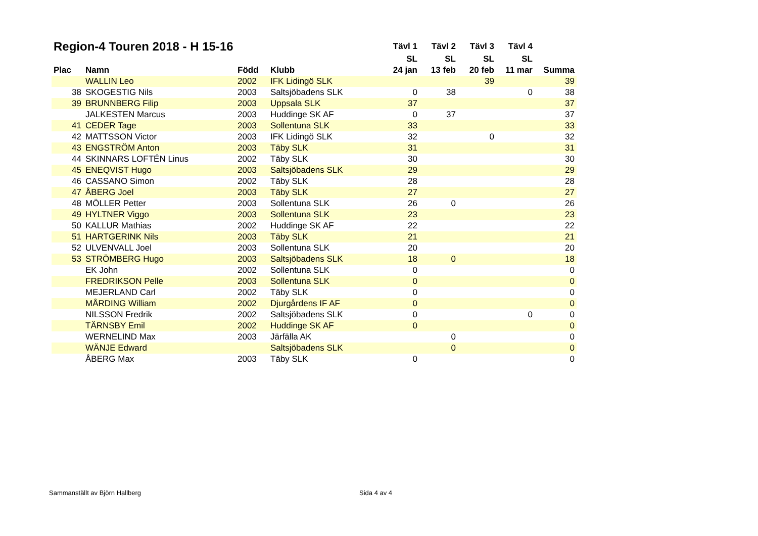| Region-4 Touren 2018 - H 15-16 | | | | Tävl 1 | Tävl 2 | Tävl 3 | Tävl 4 | |
| --- | --- | --- | --- | --- | --- | --- | --- | --- |
| | | | | SL | SL | SL | SL | |
| Plac | Namn | Född | Klubb | 24 jan | 13 feb | 20 feb | 11 mar | Summa |
| | WALLIN Leo | 2002 | IFK Lidingö SLK | | | 39 | | 39 |
| 38 | SKOGESTIG Nils | 2003 | Saltsjöbadens SLK | 0 | 38 | | 0 | 38 |
| 39 | BRUNNBERG Filip | 2003 | Uppsala SLK | 37 | | | | 37 |
| | JALKESTEN Marcus | 2003 | Huddinge SK AF | 0 | 37 | | | 37 |
| 41 | CEDER Tage | 2003 | Sollentuna SLK | 33 | | | | 33 |
| 42 | MATTSSON Victor | 2003 | IFK Lidingö SLK | 32 | | 0 | | 32 |
| 43 | ENGSTRÖM Anton | 2003 | Täby SLK | 31 | | | | 31 |
| 44 | SKINNARS LOFTÉN Linus | 2002 | Täby SLK | 30 | | | | 30 |
| 45 | ENEQVIST Hugo | 2003 | Saltsjöbadens SLK | 29 | | | | 29 |
| 46 | CASSANO Simon | 2002 | Täby SLK | 28 | | | | 28 |
| 47 | ÅBERG Joel | 2003 | Täby SLK | 27 | | | | 27 |
| 48 | MÖLLER Petter | 2003 | Sollentuna SLK | 26 | 0 | | | 26 |
| 49 | HYLTNER Viggo | 2003 | Sollentuna SLK | 23 | | | | 23 |
| 50 | KALLUR Mathias | 2002 | Huddinge SK AF | 22 | | | | 22 |
| 51 | HARTGERINK Nils | 2003 | Täby SLK | 21 | | | | 21 |
| 52 | ULVENVALL Joel | 2003 | Sollentuna SLK | 20 | | | | 20 |
| 53 | STRÖMBERG Hugo | 2003 | Saltsjöbadens SLK | 18 | 0 | | | 18 |
| | EK John | 2002 | Sollentuna SLK | 0 | | | | 0 |
| | FREDRIKSON Pelle | 2003 | Sollentuna SLK | 0 | | | | 0 |
| | MEJERLAND Carl | 2002 | Täby SLK | 0 | | | | 0 |
| | MÅRDING William | 2002 | Djurgårdens IF AF | 0 | | | | 0 |
| | NILSSON Fredrik | 2002 | Saltsjöbadens SLK | 0 | | | 0 | 0 |
| | TÄRNSBY Emil | 2002 | Huddinge SK AF | 0 | | | | 0 |
| | WERNELIND Max | 2003 | Järfälla AK | | 0 | | | 0 |
| | WÄNJE Edward | | Saltsjöbadens SLK | | 0 | | | 0 |
| | ÅBERG Max | 2003 | Täby SLK | 0 | | | | 0 |
Sammanställt av Björn Hallberg Sida 4 av 4